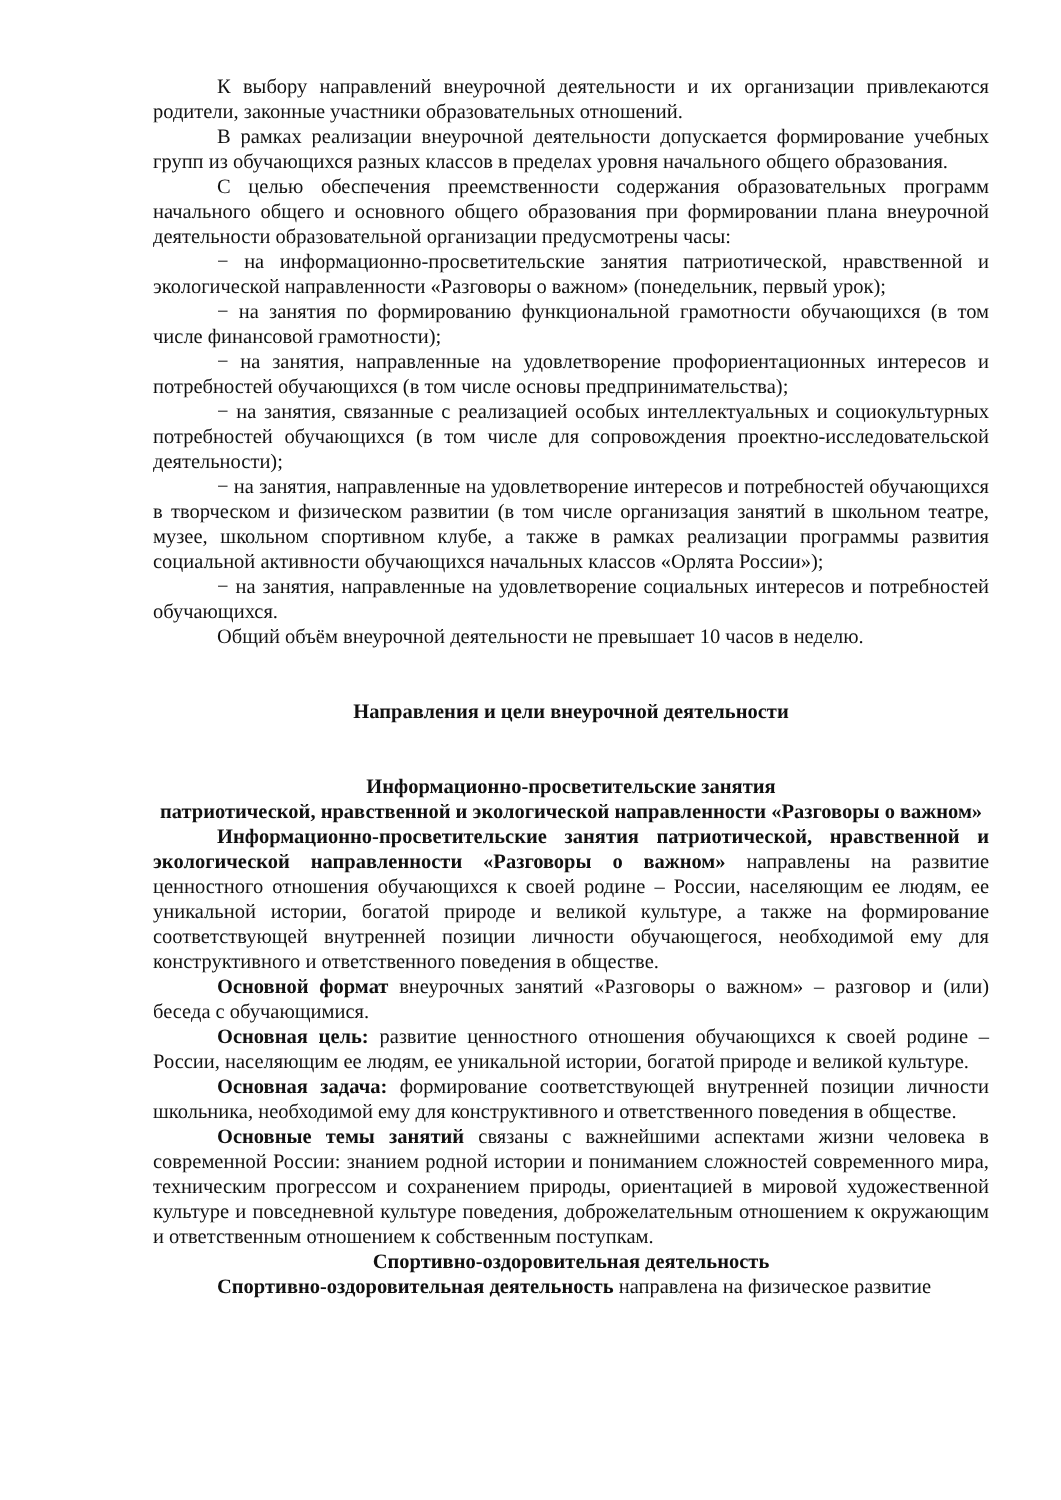К выбору направлений внеурочной деятельности и их организации привлекаются родители, законные участники образовательных отношений.
В рамках реализации внеурочной деятельности допускается формирование учебных групп из обучающихся разных классов в пределах уровня начального общего образования.
С целью обеспечения преемственности содержания образовательных программ начального общего и основного общего образования при формировании плана внеурочной деятельности образовательной организации предусмотрены часы:
− на информационно-просветительские занятия патриотической, нравственной и экологической направленности «Разговоры о важном» (понедельник, первый урок);
− на занятия по формированию функциональной грамотности обучающихся (в том числе финансовой грамотности);
− на занятия, направленные на удовлетворение профориентационных интересов и потребностей обучающихся (в том числе основы предпринимательства);
− на занятия, связанные с реализацией особых интеллектуальных и социокультурных потребностей обучающихся (в том числе для сопровождения проектно-исследовательской деятельности);
− на занятия, направленные на удовлетворение интересов и потребностей обучающихся в творческом и физическом развитии (в том числе организация занятий в школьном театре, музее, школьном спортивном клубе, а также в рамках реализации программы развития социальной активности обучающихся начальных классов «Орлята России»);
− на занятия, направленные на удовлетворение социальных интересов и потребностей обучающихся.
Общий объём внеурочной деятельности не превышает 10 часов в неделю.
Направления и цели внеурочной деятельности
Информационно-просветительские занятия
патриотической, нравственной и экологической направленности «Разговоры о важном»
Информационно-просветительские занятия патриотической, нравственной и экологической направленности «Разговоры о важном» направлены на развитие ценностного отношения обучающихся к своей родине – России, населяющим ее людям, ее уникальной истории, богатой природе и великой культуре, а также на формирование соответствующей внутренней позиции личности обучающегося, необходимой ему для конструктивного и ответственного поведения в обществе.
Основной формат внеурочных занятий «Разговоры о важном» – разговор и (или) беседа с обучающимися.
Основная цель: развитие ценностного отношения обучающихся к своей родине – России, населяющим ее людям, ее уникальной истории, богатой природе и великой культуре.
Основная задача: формирование соответствующей внутренней позиции личности школьника, необходимой ему для конструктивного и ответственного поведения в обществе.
Основные темы занятий связаны с важнейшими аспектами жизни человека в современной России: знанием родной истории и пониманием сложностей современного мира, техническим прогрессом и сохранением природы, ориентацией в мировой художественной культуре и повседневной культуре поведения, доброжелательным отношением к окружающим и ответственным отношением к собственным поступкам.
Спортивно-оздоровительная деятельность
Спортивно-оздоровительная деятельность направлена на физическое развитие